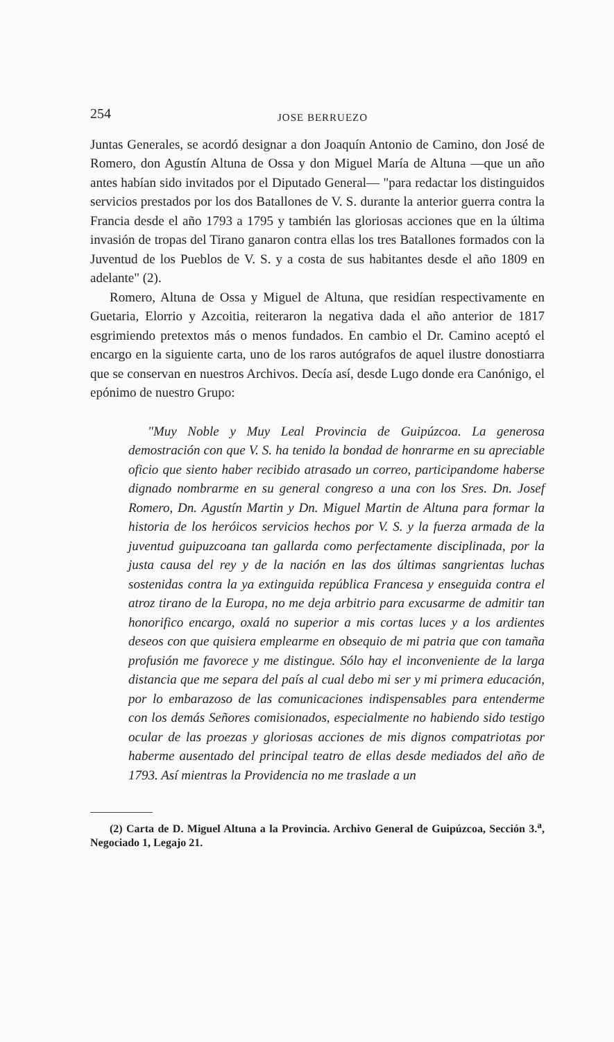254 JOSE BERRUEZO
Juntas Generales, se acordó designar a don Joaquín Antonio de Camino, don José de Romero, don Agustín Altuna de Ossa y don Miguel María de Altuna —que un año antes habían sido invitados por el Diputado General— "para redactar los distinguidos servicios prestados por los dos Batallones de V. S. durante la anterior guerra contra la Francia desde el año 1793 a 1795 y también las gloriosas acciones que en la última invasión de tropas del Tirano ganaron contra ellas los tres Batallones formados con la Juventud de los Pueblos de V. S. y a costa de sus habitantes desde el año 1809 en adelante" (2).
Romero, Altuna de Ossa y Miguel de Altuna, que residían respectivamente en Guetaria, Elorrio y Azcoitia, reiteraron la negativa dada el año anterior de 1817 esgrimiendo pretextos más o menos fundados. En cambio el Dr. Camino aceptó el encargo en la siguiente carta, uno de los raros autógrafos de aquel ilustre donostiarra que se conservan en nuestros Archivos. Decía así, desde Lugo donde era Canónigo, el epónimo de nuestro Grupo:
"Muy Noble y Muy Leal Provincia de Guipúzcoa. La generosa demostración con que V. S. ha tenido la bondad de honrarme en su apreciable oficio que siento haber recibido atrasado un correo, participandome haberse dignado nombrarme en su general congreso a una con los Sres. Dn. Josef Romero, Dn. Agustín Martin y Dn. Miguel Martin de Altuna para formar la historia de los heróicos servicios hechos por V. S. y la fuerza armada de la juventud guipuzcoana tan gallarda como perfectamente disciplinada, por la justa causa del rey y de la nación en las dos últimas sangrientas luchas sostenidas contra la ya extinguida república Francesa y enseguida contra el atroz tirano de la Europa, no me deja arbitrio para excusarme de admitir tan honorifico encargo, oxalá no superior a mis cortas luces y a los ardientes deseos con que quisiera emplearme en obsequio de mi patria que con tamaña profusión me favorece y me distingue. Sólo hay el inconveniente de la larga distancia que me separa del país al cual debo mi ser y mi primera educación, por lo embarazoso de las comunicaciones indispensables para entenderme con los demás Señores comisionados, especialmente no habiendo sido testigo ocular de las proezas y gloriosas acciones de mis dignos compatriotas por haberme ausentado del principal teatro de ellas desde mediados del año de 1793. Así mientras la Providencia no me traslade a un
(2) Carta de D. Miguel Altuna a la Provincia. Archivo General de Guipúzcoa, Sección 3.<sup>a</sup>, Negociado 1, Legajo 21.